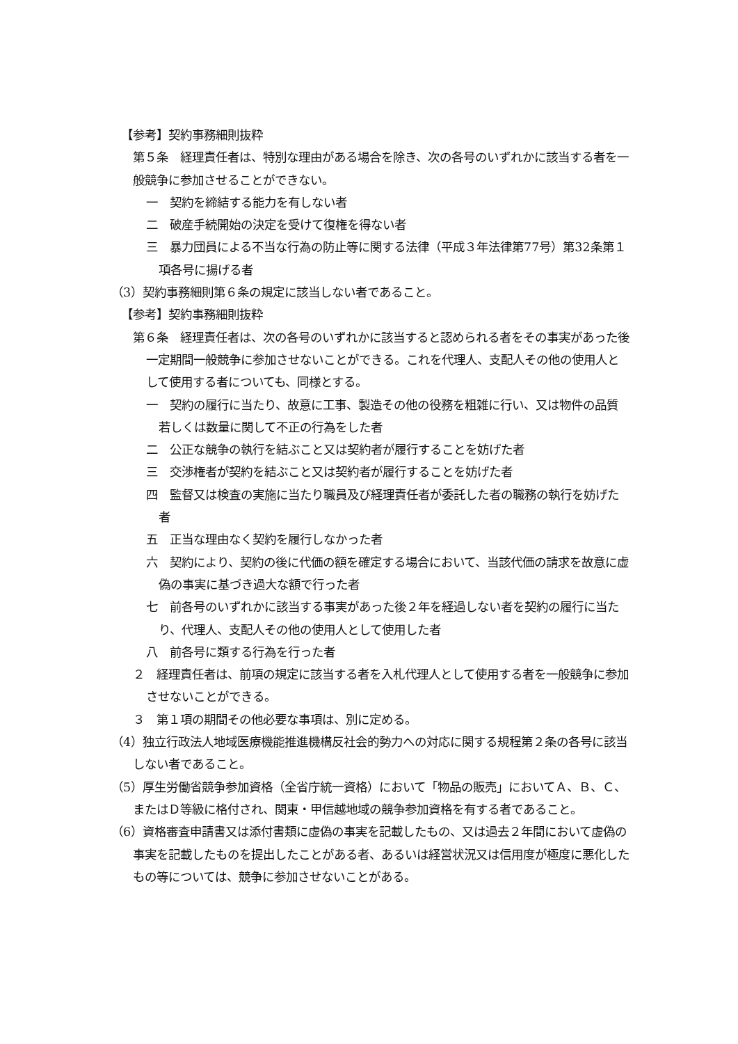【参考】契約事務細則抜粋
第５条　経理責任者は、特別な理由がある場合を除き、次の各号のいずれかに該当する者を一般競争に参加させることができない。
一　契約を締結する能力を有しない者
二　破産手続開始の決定を受けて復権を得ない者
三　暴力団員による不当な行為の防止等に関する法律（平成３年法律第77号）第32条第１項各号に揚げる者
（3）契約事務細則第６条の規定に該当しない者であること。
【参考】契約事務細則抜粋
第６条　経理責任者は、次の各号のいずれかに該当すると認められる者をその事実があった後一定期間一般競争に参加させないことができる。これを代理人、支配人その他の使用人として使用する者についても、同様とする。
一　契約の履行に当たり、故意に工事、製造その他の役務を粗雑に行い、又は物件の品質若しくは数量に関して不正の行為をした者
二　公正な競争の執行を結ぶこと又は契約者が履行することを妨げた者
三　交渉権者が契約を結ぶこと又は契約者が履行することを妨げた者
四　監督又は検査の実施に当たり職員及び経理責任者が委託した者の職務の執行を妨げた者
五　正当な理由なく契約を履行しなかった者
六　契約により、契約の後に代価の額を確定する場合において、当該代価の請求を故意に虚偽の事実に基づき過大な額で行った者
七　前各号のいずれかに該当する事実があった後２年を経過しない者を契約の履行に当たり、代理人、支配人その他の使用人として使用した者
八　前各号に類する行為を行った者
２　経理責任者は、前項の規定に該当する者を入札代理人として使用する者を一般競争に参加させないことができる。
３　第１項の期間その他必要な事項は、別に定める。
（4）独立行政法人地域医療機能推進機構反社会的勢力への対応に関する規程第２条の各号に該当しない者であること。
（5）厚生労働省競争参加資格（全省庁統一資格）において「物品の販売」においてＡ、Ｂ、Ｃ、またはＤ等級に格付され、関東・甲信越地域の競争参加資格を有する者であること。
（6）資格審査申請書又は添付書類に虚偽の事実を記載したもの、又は過去２年間において虚偽の事実を記載したものを提出したことがある者、あるいは経営状況又は信用度が極度に悪化したもの等については、競争に参加させないことがある。